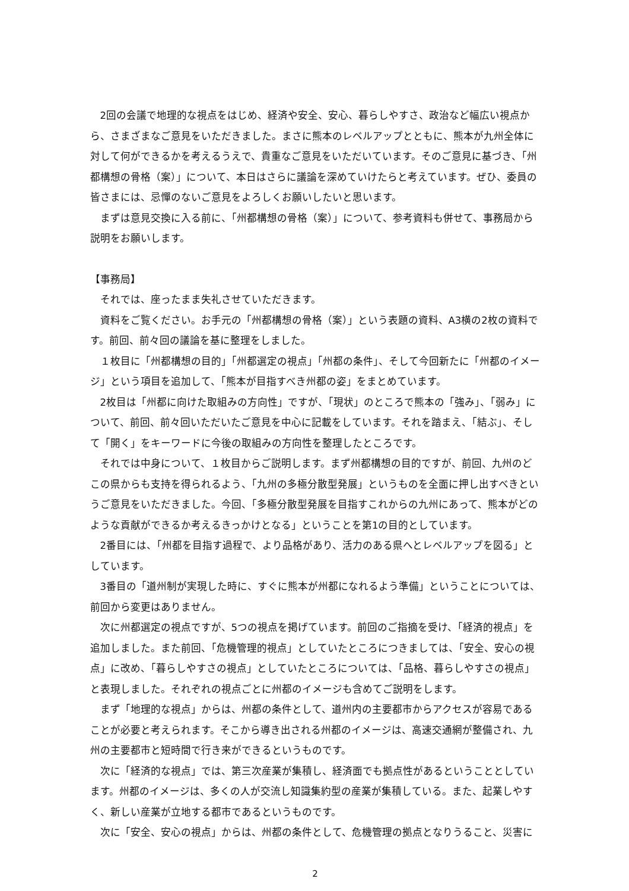2回の会議で地理的な視点をはじめ、経済や安全、安心、暮らしやすさ、政治など幅広い視点から、さまざまなご意見をいただきました。まさに熊本のレベルアップとともに、熊本が九州全体に対して何ができるかを考えるうえで、貴重なご意見をいただいています。そのご意見に基づき、「州都構想の骨格（案）」について、本日はさらに議論を深めていけたらと考えています。ぜひ、委員の皆さまには、忌憚のないご意見をよろしくお願いしたいと思います。
まずは意見交換に入る前に、「州都構想の骨格（案）」について、参考資料も併せて、事務局から説明をお願いします。
【事務局】
それでは、座ったまま失礼させていただきます。
資料をご覧ください。お手元の「州都構想の骨格（案）」という表題の資料、A3横の2枚の資料です。前回、前々回の議論を基に整理をしました。
１枚目に「州都構想の目的」「州都選定の視点」「州都の条件」、そして今回新たに「州都のイメージ」という項目を追加して、「熊本が目指すべき州都の姿」をまとめています。
2枚目は「州都に向けた取組みの方向性」ですが、「現状」のところで熊本の「強み」、「弱み」について、前回、前々回いただいたご意見を中心に記載をしています。それを踏まえ、「結ぶ」、そして「開く」をキーワードに今後の取組みの方向性を整理したところです。
それでは中身について、１枚目からご説明します。まず州都構想の目的ですが、前回、九州のどこの県からも支持を得られるよう、「九州の多極分散型発展」というものを全面に押し出すべきというご意見をいただきました。今回、「多極分散型発展を目指すこれからの九州にあって、熊本がどのような貢献ができるか考えるきっかけとなる」ということを第1の目的としています。
2番目には、「州都を目指す過程で、より品格があり、活力のある県へとレベルアップを図る」としています。
3番目の「道州制が実現した時に、すぐに熊本が州都になれるよう準備」ということについては、前回から変更はありません。
次に州都選定の視点ですが、5つの視点を掲げています。前回のご指摘を受け、「経済的視点」を追加しました。また前回、「危機管理的視点」としていたところにつきましては、「安全、安心の視点」に改め、「暮らしやすさの視点」としていたところについては、「品格、暮らしやすさの視点」と表現しました。それぞれの視点ごとに州都のイメージも含めてご説明をします。
まず「地理的な視点」からは、州都の条件として、道州内の主要都市からアクセスが容易であることが必要と考えられます。そこから導き出される州都のイメージは、高速交通網が整備され、九州の主要都市と短時間で行き来ができるというものです。
次に「経済的な視点」では、第三次産業が集積し、経済面でも拠点性があるということとしています。州都のイメージは、多くの人が交流し知識集約型の産業が集積している。また、起業しやすく、新しい産業が立地する都市であるというものです。
次に「安全、安心の視点」からは、州都の条件として、危機管理の拠点となりうること、災害に
2